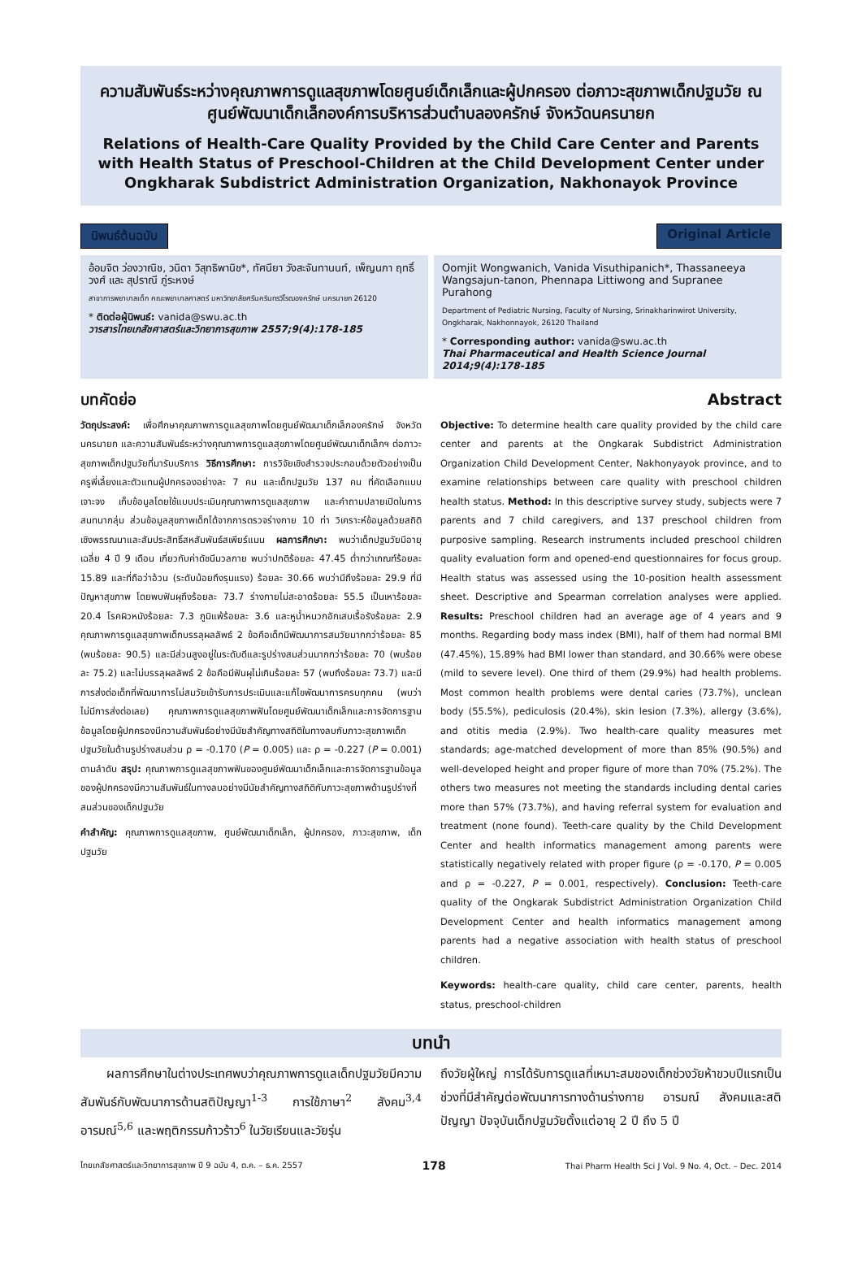ความสัมพันธ์ระหว่างคุณภาพการดูแลสุขภาพโดยศูนย์เด็กเล็กและผู้ปกครอง ต่อภาวะสุขภาพเด็กปฐมวัย ณ ศูนย์พัฒนาเด็กเล็กองค์การบริหารส่วนตำบลองครักษ์ จังหวัดนครนายก
Relations of Health-Care Quality Provided by the Child Care Center and Parents with Health Status of Preschool-Children at the Child Development Center under Ongkharak Subdistrict Administration Organization, Nakhonayok Province
นิพนธ์ต้นฉบับ Original Article
อ้อมจิต ว่องวาณิช, วนิดา วิสุทธิพานิช*, ทัศนียา วังสะจันทานนท์, เพ็ญนภา ฤทธิ์วงศ์ และ สุปราณี ภู่ระหงษ์
สาขาการพยาบาลเด็ก คณะพยาบาลศาสตร์ มหาวิทยาลัยศรีนครินทรวิโรฒองครักษ์ นครนายก 26120
* ติดต่อผู้นิพนธ์: vanida@swu.ac.th
วารสารไทยเภสัชศาสตร์และวิทยาการสุขภาพ 2557;9(4):178-185
Oomjit Wongwanich, Vanida Visuthipanich*, Thassaneeya Wangsajun-tanon, Phennapa Littiwong and Supranee Purahong
Department of Pediatric Nursing, Faculty of Nursing, Srinakharinwirot University, Ongkharak, Nakhonnayok, 26120 Thailand
* Corresponding author: vanida@swu.ac.th
Thai Pharmaceutical and Health Science Journal 2014;9(4):178-185
บทคัดย่อ
วัตถุประสงค์: เพื่อศึกษาคุณภาพการดูแลสุขภาพโดยศูนย์พัฒนาเด็กเล็กองครักษ์ จังหวัดนครนายก และความสัมพันธ์ระหว่างคุณภาพการดูแลสุขภาพโดยศูนย์พัฒนาเด็กเล็กฯ ต่อภาวะสุขภาพเด็กปฐมวัยที่มารับบริการ วิธีการศึกษา: การวิจัยเชิงสำรวจประกอบด้วยตัวอย่างเป็นครูพี่เลี้ยงและตัวแทนผู้ปกครองอย่างละ 7 คน และเด็กปฐมวัย 137 คน ที่คัดเลือกแบบเจาะจง เก็บข้อมูลโดยใช้แบบประเมินคุณภาพการดูแลสุขภาพ และคำถามปลายเปิดในการสนทนากลุ่ม ส่วนข้อมูลสุขภาพเด็กได้จากการตรวจร่างกาย 10 ท่า วิเคราะห์ข้อมูลด้วยสถิติเชิงพรรณนาและสัมประสิทธิ์สหสัมพันธ์สเพียร์แมน ผลการศึกษา: พบว่าเด็กปฐมวัยมีอายุเฉลี่ย 4 ปี 9 เดือน เกี่ยวกับค่าดัชนีมวลกาย พบว่าปกติร้อยละ 47.45 ต่ำกว่าเกณฑ์ร้อยละ 15.89 และที่ถือว่าอ้วน (ระดับน้อยถึงรุนแรง) ร้อยละ 30.66 พบว่ามีถึงร้อยละ 29.9 ที่มีปัญหาสุขภาพ โดยพบฟันผุถึงร้อยละ 73.7 ร่างกายไม่สะอาดร้อยละ 55.5 เป็นเหาร้อยละ 20.4 โรคผิวหนังร้อยละ 7.3 ภูมิแพ้ร้อยละ 3.6 และหูน้ำหนวกอักเสบเรื้อรังร้อยละ 2.9 คุณภาพการดูแลสุขภาพเด็กบรรลุผลลัพธ์ 2 ข้อคือเด็กมีพัฒนาการสมวัยมากกว่าร้อยละ 85 (พบร้อยละ 90.5) และมีส่วนสูงอยู่ในระดับดีและรูปร่างสมส่วนมากกว่าร้อยละ 70 (พบร้อยละ 75.2) และไม่บรรลุผลลัพธ์ 2 ข้อคือมีฟันผุไม่เกินร้อยละ 57 (พบถึงร้อยละ 73.7) และมีการส่งต่อเด็กที่พัฒนาการไม่สมวัยเข้ารับการประเมินและแก้ไขพัฒนาการครบทุกคน (พบว่าไม่มีการส่งต่อเลย) คุณภาพการดูแลสุขภาพฟันโดยศูนย์พัฒนาเด็กเล็กและการจัดการฐานข้อมูลโดยผู้ปกครองมีความสัมพันธ์อย่างมีนัยสำคัญทางสถิติในทางลบกับภาวะสุขภาพเด็กปฐมวัยในด้านรูปร่างสมส่วน ρ = -0.170 (P = 0.005) และ ρ = -0.227 (P = 0.001) ตามลำดับ สรุป: คุณภาพการดูแลสุขภาพฟันของศูนย์พัฒนาเด็กเล็กและการจัดการฐานข้อมูลของผู้ปกครองมีความสัมพันธ์ในทางลบอย่างมีนัยสำคัญทางสถิติกับภาวะสุขภาพด้านรูปร่างที่สมส่วนของเด็กปฐมวัย
คำสำคัญ: คุณภาพการดูแลสุขภาพ, ศูนย์พัฒนาเด็กเล็ก, ผู้ปกครอง, ภาวะสุขภาพ, เด็กปฐมวัย
Abstract
Objective: To determine health care quality provided by the child care center and parents at the Ongkarak Subdistrict Administration Organization Child Development Center, Nakhonyayok province, and to examine relationships between care quality with preschool children health status. Method: In this descriptive survey study, subjects were 7 parents and 7 child caregivers, and 137 preschool children from purposive sampling. Research instruments included preschool children quality evaluation form and opened-end questionnaires for focus group. Health status was assessed using the 10-position health assessment sheet. Descriptive and Spearman correlation analyses were applied. Results: Preschool children had an average age of 4 years and 9 months. Regarding body mass index (BMI), half of them had normal BMI (47.45%), 15.89% had BMI lower than standard, and 30.66% were obese (mild to severe level). One third of them (29.9%) had health problems. Most common health problems were dental caries (73.7%), unclean body (55.5%), pediculosis (20.4%), skin lesion (7.3%), allergy (3.6%), and otitis media (2.9%). Two health-care quality measures met standards; age-matched development of more than 85% (90.5%) and well-developed height and proper figure of more than 70% (75.2%). The others two measures not meeting the standards including dental caries more than 57% (73.7%), and having referral system for evaluation and treatment (none found). Teeth-care quality by the Child Development Center and health informatics management among parents were statistically negatively related with proper figure (ρ = -0.170, P = 0.005 and ρ = -0.227, P = 0.001, respectively). Conclusion: Teeth-care quality of the Ongkarak Subdistrict Administration Organization Child Development Center and health informatics management among parents had a negative association with health status of preschool children.
Keywords: health-care quality, child care center, parents, health status, preschool-children
บทนำ
ผลการศึกษาในต่างประเทศพบว่าคุณภาพการดูแลเด็กปฐมวัยมีความสัมพันธ์กับพัฒนาการด้านสติปัญญา<sup>1-3</sup> การใช้ภาษา<sup>2</sup> สังคม<sup>3,4</sup> อารมณ์<sup>5,6</sup> และพฤติกรรมก้าวร้าว<sup>6</sup> ในวัยเรียนและวัยรุ่น
ถึงวัยผู้ใหญ่ การได้รับการดูแลที่เหมาะสมของเด็กช่วงวัยห้าขวบปีแรกเป็นช่วงที่มีสำคัญต่อพัฒนาการทางด้านร่างกาย อารมณ์ สังคมและสติปัญญา ปัจจุบันเด็กปฐมวัยตั้งแต่อายุ 2 ปี ถึง 5 ปี
ไทยเภสัชศาสตร์และวิทยาการสุขภาพ ปี 9 ฉบับ 4, ต.ค. – ธ.ค. 2557 178 Thai Pharm Health Sci J Vol. 9 No. 4, Oct. – Dec. 2014